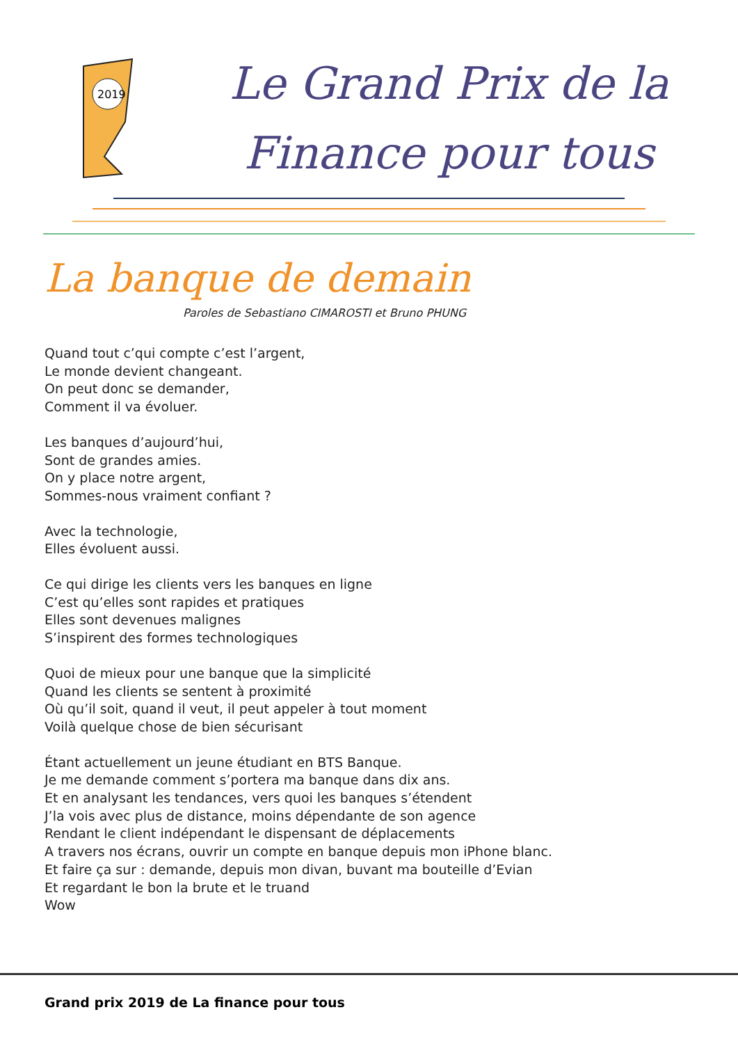2019
Le Grand Prix de la
Finance pour tous
La banque de demain
Paroles de Sebastiano CIMAROSTI et Bruno PHUNG
Quand tout c’qui compte c’est l’argent,
Le monde devient changeant.
On peut donc se demander,
Comment il va évoluer.
Les banques d’aujourd’hui,
Sont de grandes amies.
On y place notre argent,
Sommes-nous vraiment confiant ?
Avec la technologie,
Elles évoluent aussi.
Ce qui dirige les clients vers les banques en ligne
C’est qu’elles sont rapides et pratiques
Elles sont devenues malignes
S’inspirent des formes technologiques
Quoi de mieux pour une banque que la simplicité
Quand les clients se sentent à proximité
Où qu’il soit, quand il veut, il peut appeler à tout moment
Voilà quelque chose de bien sécurisant
Étant actuellement un jeune étudiant en BTS Banque.
Je me demande comment s’portera ma banque dans dix ans.
Et en analysant les tendances, vers quoi les banques s’étendent
J’la vois avec plus de distance, moins dépendante de son agence
Rendant le client indépendant le dispensant de déplacements
A travers nos écrans, ouvrir un compte en banque depuis mon iPhone blanc.
Et faire ça sur : demande, depuis mon divan, buvant ma bouteille d’Evian
Et regardant le bon la brute et le truand
Wow
Grand prix 2019 de La finance pour tous